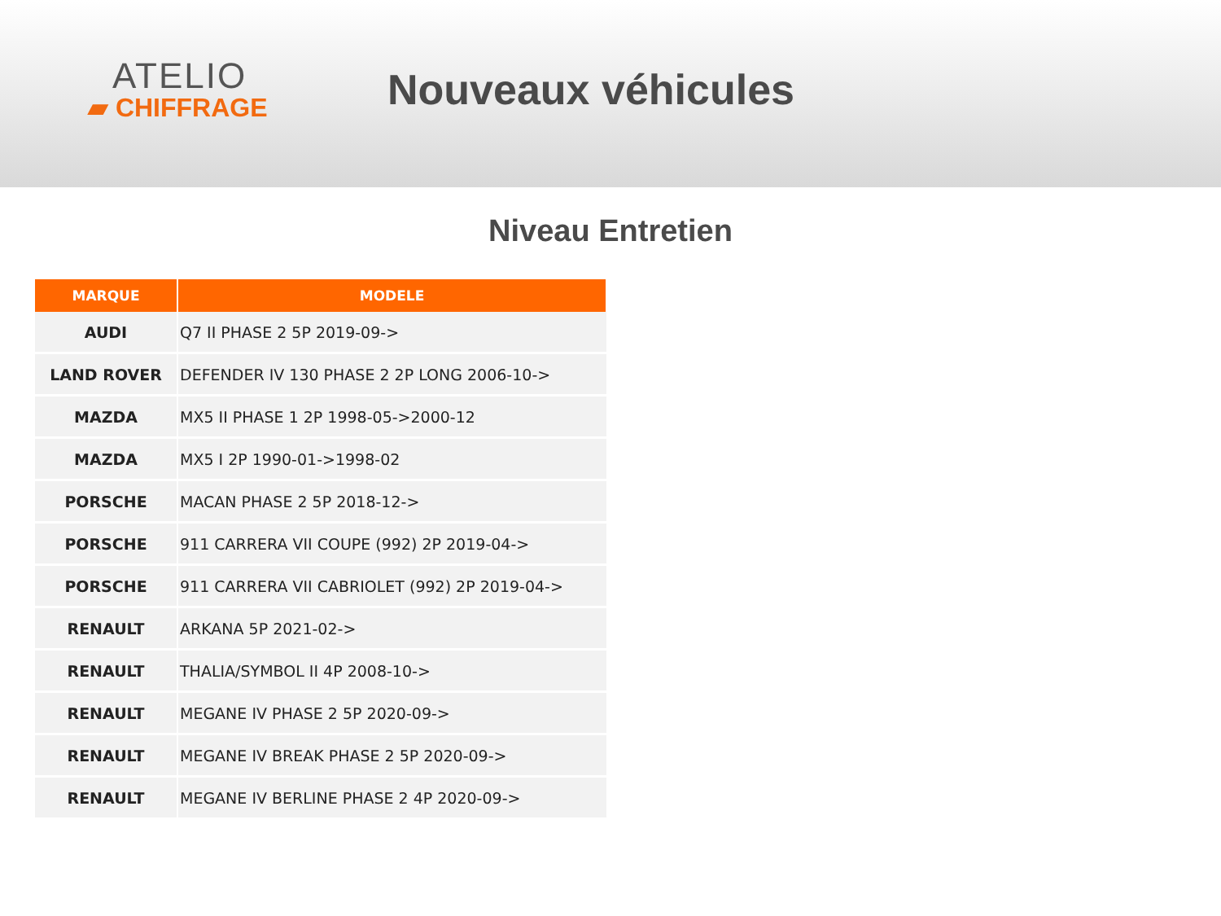ATELIO
▰ CHIFFRAGE
Nouveaux véhicules
Niveau Entretien
| MARQUE | MODELE |
| --- | --- |
| AUDI | Q7 II PHASE 2 5P 2019-09-> |
| LAND ROVER | DEFENDER IV 130 PHASE 2 2P LONG 2006-10-> |
| MAZDA | MX5 II PHASE 1 2P 1998-05->2000-12 |
| MAZDA | MX5 I 2P 1990-01->1998-02 |
| PORSCHE | MACAN PHASE 2 5P 2018-12-> |
| PORSCHE | 911 CARRERA VII COUPE (992) 2P 2019-04-> |
| PORSCHE | 911 CARRERA VII CABRIOLET (992) 2P 2019-04-> |
| RENAULT | ARKANA 5P 2021-02-> |
| RENAULT | THALIA/SYMBOL II 4P 2008-10-> |
| RENAULT | MEGANE IV PHASE 2 5P 2020-09-> |
| RENAULT | MEGANE IV BREAK PHASE 2 5P 2020-09-> |
| RENAULT | MEGANE IV BERLINE PHASE 2 4P 2020-09-> |